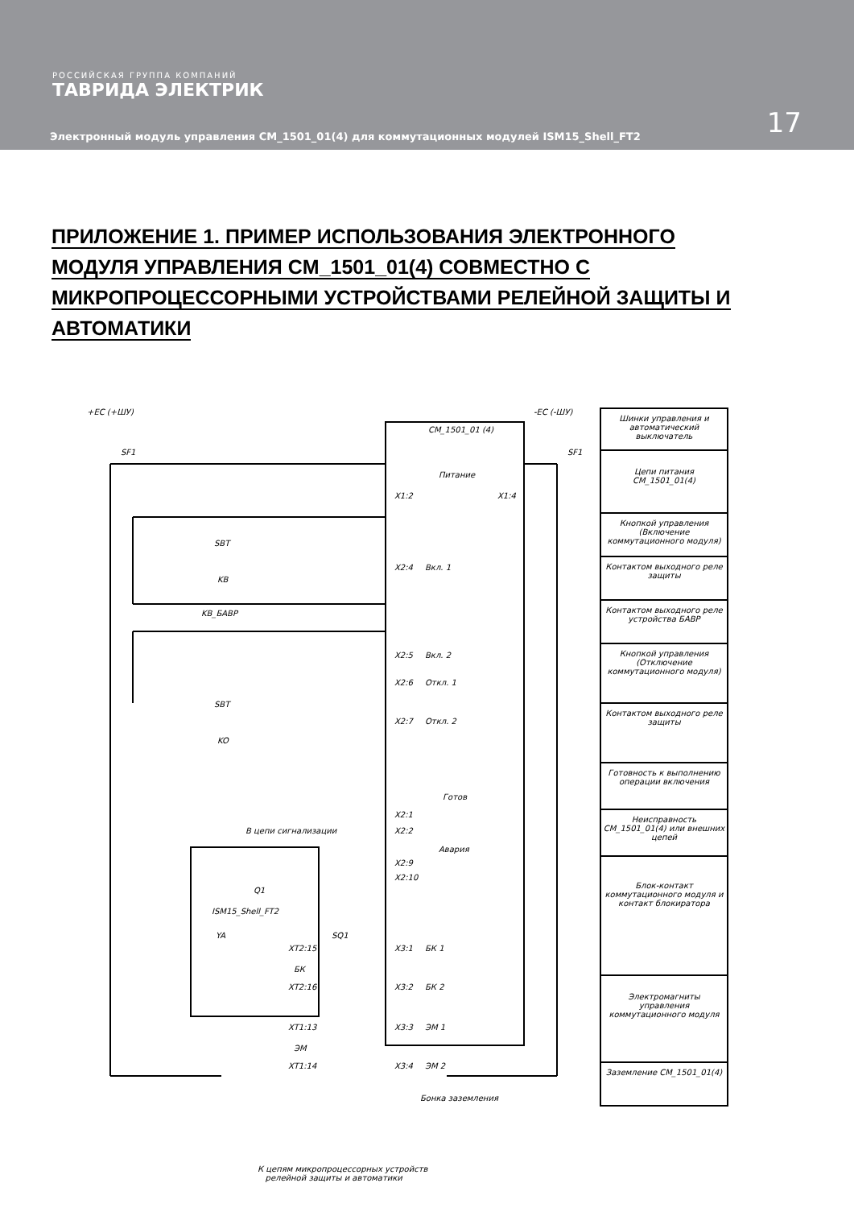РОССИЙСКАЯ ГРУППА КОМПАНИЙ
ТАВРИДА ЭЛЕКТРИК
17
Электронный модуль управления CM_1501_01(4) для коммутационных модулей ISM15_Shell_FT2
ПРИЛОЖЕНИЕ 1. ПРИМЕР ИСПОЛЬЗОВАНИЯ ЭЛЕКТРОННОГО МОДУЛЯ УПРАВЛЕНИЯ CM_1501_01(4) СОВМЕСТНО С МИКРОПРОЦЕССОРНЫМИ УСТРОЙСТВАМИ РЕЛЕЙНОЙ ЗАЩИТЫ И АВТОМАТИКИ
+EC (+ШУ) -EC (-ШУ)
SF1 SF1
CM_1501_01 (4)
Питание
X1:2 X1:4
SBT
X2:4 Вкл. 1
KB
KB_БАВР
X2:5 Вкл. 2
X2:6 Откл. 1
SBT
X2:7 Откл. 2
KO
Готов
X2:1
X2:2 В цепи сигнализации
Авария
X2:9
X2:10
Q1
ISM15_Shell_FT2
YA
XT2:15
SQ1
X3:1 БК 1
БК
XT2:16 X3:2 БК 2
XT1:13 X3:3 ЭМ 1
ЭМ
XT1:14 X3:4 ЭМ 2
Бонка заземления
К цепям микропроцессорных устройств
релейной защиты и автоматики
Шинки управления и автоматический выключатель
Цепи питания CM_1501_01(4)
Кнопкой управления (Включение коммутационного модуля)
Контактом выходного реле защиты
Контактом выходного реле устройства БАВР
Кнопкой управления (Отключение коммутационного модуля)
Контактом выходного реле защиты
Готовность к выполнению операции включения
Неисправность CM_1501_01(4) или внешних цепей
Блок-контакт коммутационного модуля и контакт блокиратора
Электромагниты управления коммутационного модуля
Заземление CM_1501_01(4)